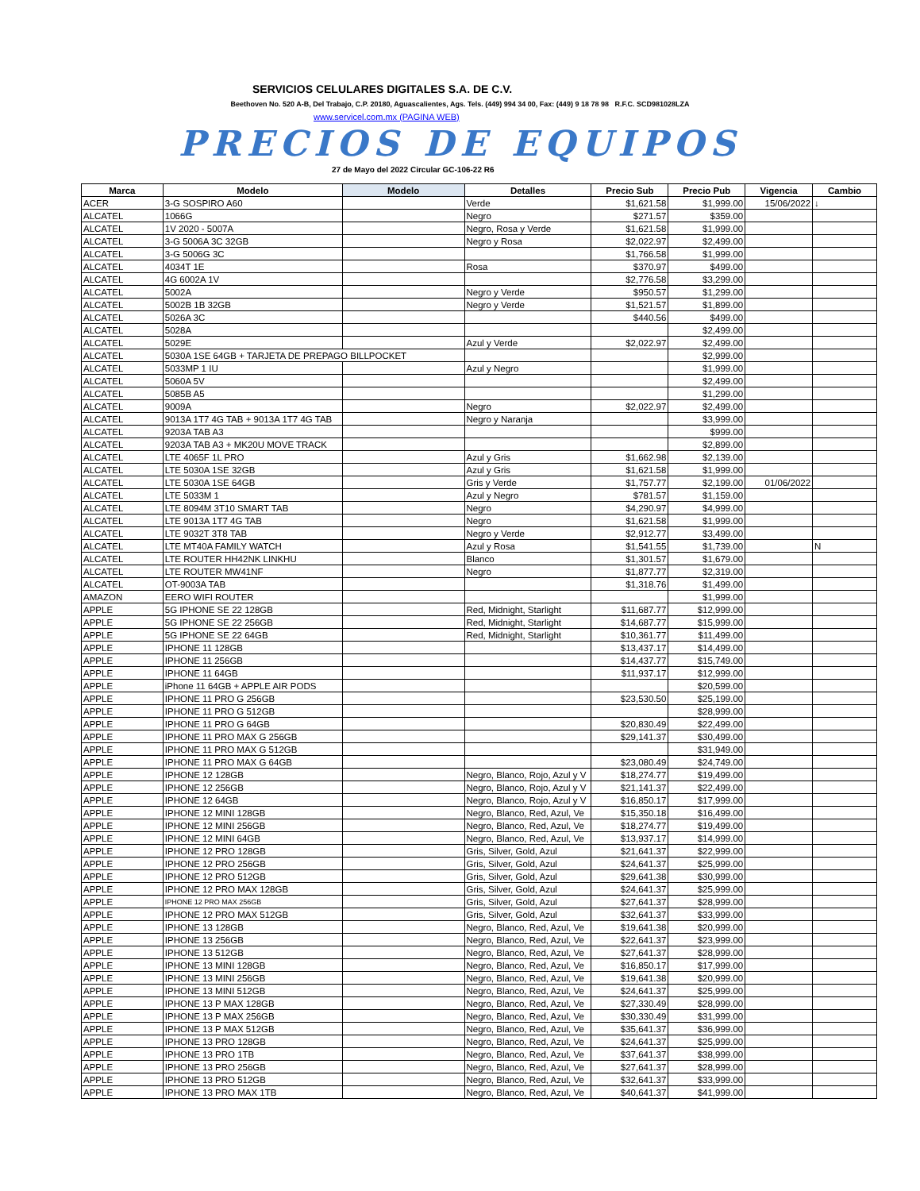SERVICIOS CELULARES DIGITALES S.A. DE C.V.
Beethoven No. 520 A-B, Del Trabajo, C.P. 20180, Aguascalientes, Ags. Tels. (449) 994 34 00, Fax: (449) 9 18 78 98 R.F.C. SCD981028LZA
www.servicel.com.mx (PAGINA WEB)
PRECIOS DE EQUIPOS
27 de Mayo del 2022 Circular GC-106-22 R6
| Marca | Modelo | Modelo | Detalles | Precio Sub | Precio Pub | Vigencia | Cambio |
| --- | --- | --- | --- | --- | --- | --- | --- |
| ACER | 3-G SOSPIRO A60 | | Verde | $1,621.58 | $1,999.00 | 15/06/2022 | ↓ |
| ALCATEL | 1066G | | Negro | $271.57 | $359.00 | | |
| ALCATEL | 1V 2020 - 5007A | | Negro, Rosa y Verde | $1,621.58 | $1,999.00 | | |
| ALCATEL | 3-G 5006A 3C 32GB | | Negro y Rosa | $2,022.97 | $2,499.00 | | |
| ALCATEL | 3-G 5006G 3C | | | $1,766.58 | $1,999.00 | | |
| ALCATEL | 4034T 1E | | Rosa | $370.97 | $499.00 | | |
| ALCATEL | 4G 6002A 1V | | | $2,776.58 | $3,299.00 | | |
| ALCATEL | 5002A | | Negro y Verde | $950.57 | $1,299.00 | | |
| ALCATEL | 5002B 1B 32GB | | Negro y Verde | $1,521.57 | $1,899.00 | | |
| ALCATEL | 5026A 3C | | | $440.56 | $499.00 | | |
| ALCATEL | 5028A | | | | $2,499.00 | | |
| ALCATEL | 5029E | | Azul y Verde | $2,022.97 | $2,499.00 | | |
| ALCATEL | 5030A 1SE 64GB + TARJETA DE PREPAGO BILLPOCKET | | | | $2,999.00 | | |
| ALCATEL | 5033MP 1 IU | | Azul y Negro | | $1,999.00 | | |
| ALCATEL | 5060A 5V | | | | $2,499.00 | | |
| ALCATEL | 5085B A5 | | | | $1,299.00 | | |
| ALCATEL | 9009A | | Negro | $2,022.97 | $2,499.00 | | |
| ALCATEL | 9013A 1T7 4G TAB + 9013A 1T7 4G TAB | | Negro y Naranja | | $3,999.00 | | |
| ALCATEL | 9203A TAB A3 | | | | $999.00 | | |
| ALCATEL | 9203A TAB A3 + MK20U MOVE TRACK | | | | $2,899.00 | | |
| ALCATEL | LTE 4065F 1L PRO | | Azul y Gris | $1,662.98 | $2,139.00 | | |
| ALCATEL | LTE 5030A 1SE 32GB | | Azul y Gris | $1,621.58 | $1,999.00 | | |
| ALCATEL | LTE 5030A 1SE 64GB | | Gris y Verde | $1,757.77 | $2,199.00 | 01/06/2022 | |
| ALCATEL | LTE 5033M 1 | | Azul y Negro | $781.57 | $1,159.00 | | |
| ALCATEL | LTE 8094M 3T10 SMART TAB | | Negro | $4,290.97 | $4,999.00 | | |
| ALCATEL | LTE 9013A 1T7 4G TAB | | Negro | $1,621.58 | $1,999.00 | | |
| ALCATEL | LTE 9032T 3T8 TAB | | Negro y Verde | $2,912.77 | $3,499.00 | | |
| ALCATEL | LTE MT40A FAMILY WATCH | | Azul y Rosa | $1,541.55 | $1,739.00 | | N |
| ALCATEL | LTE ROUTER HH42NK LINKHU | | Blanco | $1,301.57 | $1,679.00 | | |
| ALCATEL | LTE ROUTER MW41NF | | Negro | $1,877.77 | $2,319.00 | | |
| ALCATEL | OT-9003A TAB | | | $1,318.76 | $1,499.00 | | |
| AMAZON | EERO WIFI ROUTER | | | | $1,999.00 | | |
| APPLE | 5G IPHONE SE 22 128GB | | Red, Midnight, Starlight | $11,687.77 | $12,999.00 | | |
| APPLE | 5G IPHONE SE 22 256GB | | Red, Midnight, Starlight | $14,687.77 | $15,999.00 | | |
| APPLE | 5G IPHONE SE 22 64GB | | Red, Midnight, Starlight | $10,361.77 | $11,499.00 | | |
| APPLE | IPHONE 11 128GB | | | $13,437.17 | $14,499.00 | | |
| APPLE | IPHONE 11 256GB | | | $14,437.77 | $15,749.00 | | |
| APPLE | IPHONE 11 64GB | | | $11,937.17 | $12,999.00 | | |
| APPLE | iPhone 11 64GB + APPLE AIR PODS | | | | $20,599.00 | | |
| APPLE | IPHONE 11 PRO G 256GB | | | $23,530.50 | $25,199.00 | | |
| APPLE | IPHONE 11 PRO G 512GB | | | | $28,999.00 | | |
| APPLE | IPHONE 11 PRO G 64GB | | | $20,830.49 | $22,499.00 | | |
| APPLE | IPHONE 11 PRO MAX G 256GB | | | $29,141.37 | $30,499.00 | | |
| APPLE | IPHONE 11 PRO MAX G 512GB | | | | $31,949.00 | | |
| APPLE | IPHONE 11 PRO MAX G 64GB | | | $23,080.49 | $24,749.00 | | |
| APPLE | IPHONE 12 128GB | | Negro, Blanco, Rojo, Azul y V | $18,274.77 | $19,499.00 | | |
| APPLE | IPHONE 12 256GB | | Negro, Blanco, Rojo, Azul y V | $21,141.37 | $22,499.00 | | |
| APPLE | IPHONE 12 64GB | | Negro, Blanco, Rojo, Azul y V | $16,850.17 | $17,999.00 | | |
| APPLE | IPHONE 12 MINI 128GB | | Negro, Blanco, Red, Azul, Ve | $15,350.18 | $16,499.00 | | |
| APPLE | IPHONE 12 MINI 256GB | | Negro, Blanco, Red, Azul, Ve | $18,274.77 | $19,499.00 | | |
| APPLE | IPHONE 12 MINI 64GB | | Negro, Blanco, Red, Azul, Ve | $13,937.17 | $14,999.00 | | |
| APPLE | IPHONE 12 PRO 128GB | | Gris, Silver, Gold, Azul | $21,641.37 | $22,999.00 | | |
| APPLE | IPHONE 12 PRO 256GB | | Gris, Silver, Gold, Azul | $24,641.37 | $25,999.00 | | |
| APPLE | IPHONE 12 PRO 512GB | | Gris, Silver, Gold, Azul | $29,641.38 | $30,999.00 | | |
| APPLE | IPHONE 12 PRO MAX 128GB | | Gris, Silver, Gold, Azul | $24,641.37 | $25,999.00 | | |
| APPLE | IPHONE 12 PRO MAX 256GB | | Gris, Silver, Gold, Azul | $27,641.37 | $28,999.00 | | |
| APPLE | IPHONE 12 PRO MAX 512GB | | Gris, Silver, Gold, Azul | $32,641.37 | $33,999.00 | | |
| APPLE | IPHONE 13 128GB | | Negro, Blanco, Red, Azul, Ve | $19,641.38 | $20,999.00 | | |
| APPLE | IPHONE 13 256GB | | Negro, Blanco, Red, Azul, Ve | $22,641.37 | $23,999.00 | | |
| APPLE | IPHONE 13 512GB | | Negro, Blanco, Red, Azul, Ve | $27,641.37 | $28,999.00 | | |
| APPLE | IPHONE 13 MINI 128GB | | Negro, Blanco, Red, Azul, Ve | $16,850.17 | $17,999.00 | | |
| APPLE | IPHONE 13 MINI 256GB | | Negro, Blanco, Red, Azul, Ve | $19,641.38 | $20,999.00 | | |
| APPLE | IPHONE 13 MINI 512GB | | Negro, Blanco, Red, Azul, Ve | $24,641.37 | $25,999.00 | | |
| APPLE | IPHONE 13 P MAX 128GB | | Negro, Blanco, Red, Azul, Ve | $27,330.49 | $28,999.00 | | |
| APPLE | IPHONE 13 P MAX 256GB | | Negro, Blanco, Red, Azul, Ve | $30,330.49 | $31,999.00 | | |
| APPLE | IPHONE 13 P MAX 512GB | | Negro, Blanco, Red, Azul, Ve | $35,641.37 | $36,999.00 | | |
| APPLE | IPHONE 13 PRO 128GB | | Negro, Blanco, Red, Azul, Ve | $24,641.37 | $25,999.00 | | |
| APPLE | IPHONE 13 PRO 1TB | | Negro, Blanco, Red, Azul, Ve | $37,641.37 | $38,999.00 | | |
| APPLE | IPHONE 13 PRO 256GB | | Negro, Blanco, Red, Azul, Ve | $27,641.37 | $28,999.00 | | |
| APPLE | IPHONE 13 PRO 512GB | | Negro, Blanco, Red, Azul, Ve | $32,641.37 | $33,999.00 | | |
| APPLE | IPHONE 13 PRO MAX 1TB | | Negro, Blanco, Red, Azul, Ve | $40,641.37 | $41,999.00 | | |